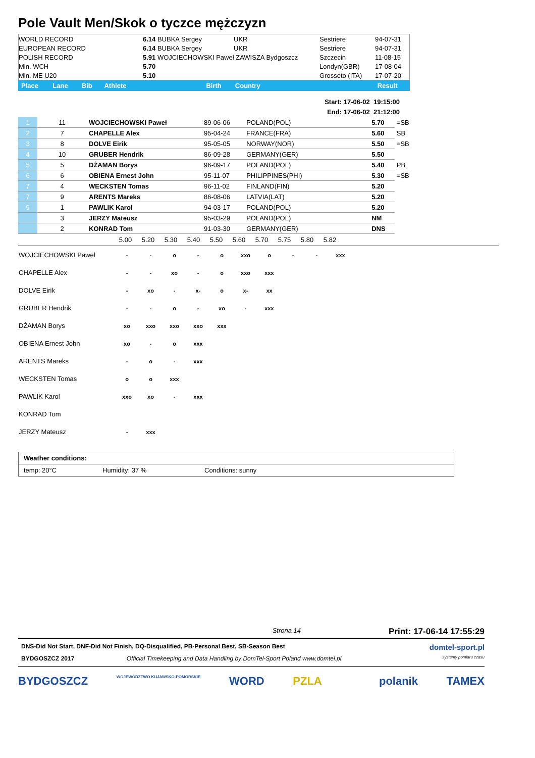Pole Vault Men/Skok o tyczce mężczyzn
| WORLD RECORD | 6.14 BUBKA Sergey | UKR | Sestriere | 94-07-31 |
| EUROPEAN RECORD | 6.14 BUBKA Sergey | UKR | Sestriere | 94-07-31 |
| POLISH RECORD | 5.91 WOJCIECHOWSKI Paweł ZAWISZA Bydgoszcz | | Szczecin | 11-08-15 |
| Min. WCH | 5.70 | | Londyn(GBR) | 17-08-04 |
| Min. ME U20 | 5.10 | | Grosseto (ITA) | 17-07-20 |
| Place | Lane | Bib | Athlete | Birth | Country | Result |
Start: 17-06-02 19:15:00
End: 17-06-02 21:12:00
| 1 | 11 | WOJCIECHOWSKI Paweł | 89-06-06 | POLAND(POL) | 5.70 | =SB |
| 2 | 7 | CHAPELLE Alex | 95-04-24 | FRANCE(FRA) | 5.60 | SB |
| 3 | 8 | DOLVE Eirik | 95-05-05 | NORWAY(NOR) | 5.50 | =SB |
| 4 | 10 | GRUBER Hendrik | 86-09-28 | GERMANY(GER) | 5.50 | |
| 5 | 5 | DŻAMAN Borys | 96-09-17 | POLAND(POL) | 5.40 | PB |
| 6 | 6 | OBIENA Ernest John | 95-11-07 | PHILIPPINES(PHI) | 5.30 | =SB |
| 7 | 4 | WECKSTEN Tomas | 96-11-02 | FINLAND(FIN) | 5.20 | |
| 7 | 9 | ARENTS Mareks | 86-08-06 | LATVIA(LAT) | 5.20 | |
| 9 | 1 | PAWLIK Karol | 94-03-17 | POLAND(POL) | 5.20 | |
| | 3 | JERZY Mateusz | 95-03-29 | POLAND(POL) | NM | |
| | 2 | KONRAD Tom | 91-03-30 | GERMANY(GER) | DNS | |
| | 5.00 | 5.20 | 5.30 | 5.40 | 5.50 | 5.60 | 5.70 | 5.75 | 5.80 | 5.82 |
| WOJCIECHOWSKI Paweł | - | - | o | - | o | xxo | o | - | - | xxx |
| CHAPELLE Alex | - | - | xo | - | o | xxo | xxx | | | |
| DOLVE Eirik | - | xo | - | x- | o | x- | xx | | | |
| GRUBER Hendrik | - | - | o | - | xo | - | xxx | | | |
| DŻAMAN Borys | xo | xxo | xxo | xxo | xxx | | | | | |
| OBIENA Ernest John | xo | - | o | xxx | | | | | | |
| ARENTS Mareks | - | o | - | xxx | | | | | | |
| WECKSTEN Tomas | o | o | xxx | | | | | | | |
| PAWLIK Karol | xxo | xo | - | xxx | | | | | | |
| KONRAD Tom | | | | | | | | | | |
| JERZY Mateusz | - | xxx | | | | | | | | |
| Weather conditions: | | |
| temp: 20°C | Humidity: 37 % | Conditions: sunny |
Strona 14 Print: 17-06-14 17:55:29
DNS-Did Not Start, DNF-Did Not Finish, DQ-Disqualified, PB-Personal Best, SB-Season Best domtel-sport.pl
BYDGOSZCZ 2017 Official Timekeeping and Data Handling by DomTel-Sport Poland www.domtel.pl systemy pomiaru czasu
BYDGOSZCZ WOJEWÓDZTWO KUJAWSKO-POMORSKIE WORD PZLA polanik TAMEX